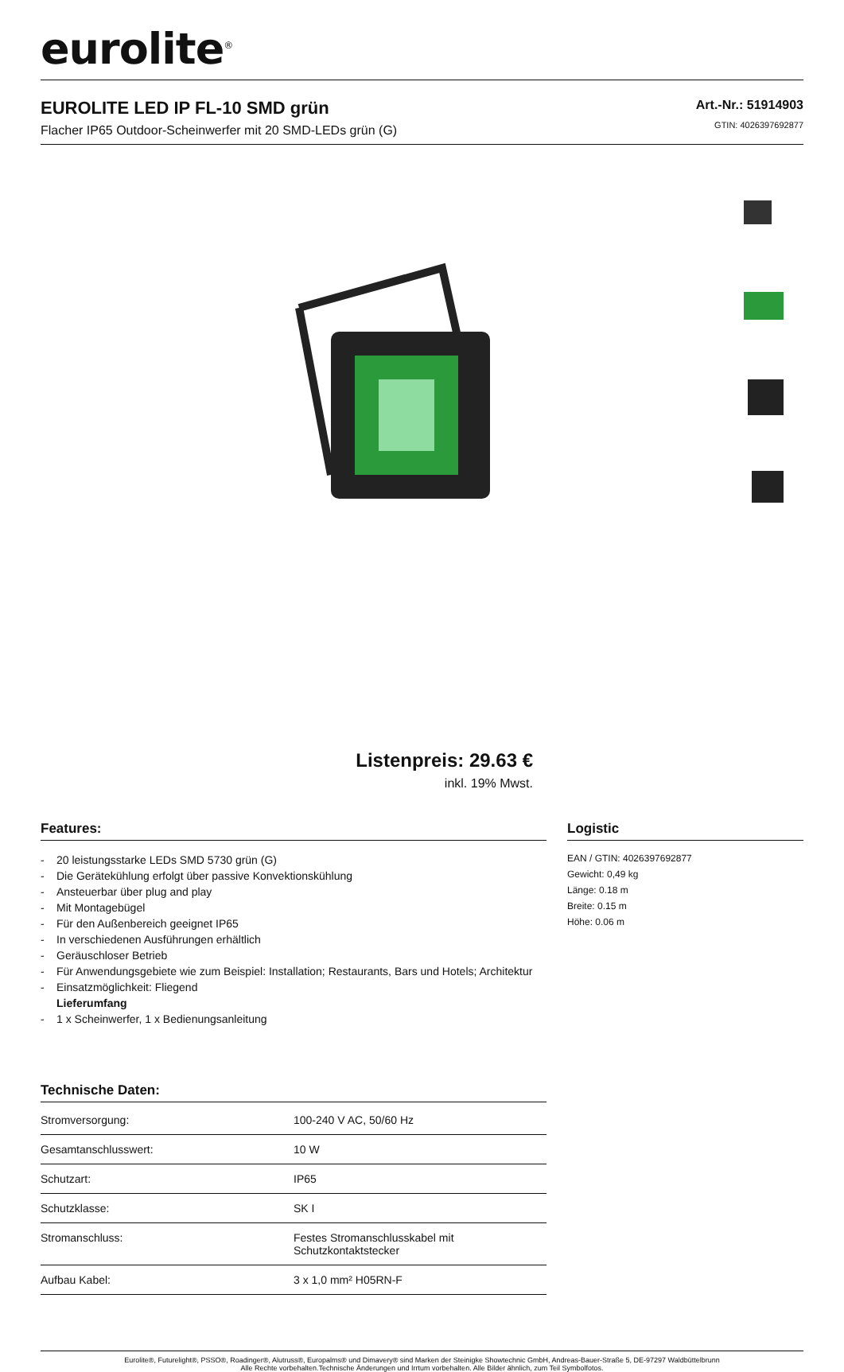eurolite<sup>®</sup>
EUROLITE LED IP FL-10 SMD grün
Flacher IP65 Outdoor-Scheinwerfer mit 20 SMD-LEDs grün (G)
Art.-Nr.: 51914903
GTIN: 4026397692877
Listenpreis: 29.63 €
inkl. 19% Mwst.
Features:
- 20 leistungsstarke LEDs SMD 5730 grün (G)
- Die Gerätekühlung erfolgt über passive Konvektionskühlung
- Ansteuerbar über plug and play
- Mit Montagebügel
- Für den Außenbereich geeignet IP65
- In verschiedenen Ausführungen erhältlich
- Geräuschloser Betrieb
- Für Anwendungsgebiete wie zum Beispiel: Installation; Restaurants, Bars und Hotels; Architektur
- Einsatzmöglichkeit: Fliegend
Lieferumfang
- 1 x Scheinwerfer, 1 x Bedienungsanleitung
Technische Daten:
| Stromversorgung: | 100-240 V AC, 50/60 Hz |
| Gesamtanschlusswert: | 10 W |
| Schutzart: | IP65 |
| Schutzklasse: | SK I |
| Stromanschluss: | Festes Stromanschlusskabel mit Schutzkontaktstecker |
| Aufbau Kabel: | 3 x 1,0 mm² H05RN-F |
Logistic
EAN / GTIN: 4026397692877
Gewicht: 0,49 kg
Länge: 0.18 m
Breite: 0.15 m
Höhe: 0.06 m
Eurolite®, Futurelight®, PSSO®, Roadinger®, Alutruss®, Europalms® und Dimavery® sind Marken der Steinigke Showtechnic GmbH, Andreas-Bauer-Straße 5, DE-97297 Waldbüttelbrunn
Alle Rechte vorbehalten.Technische Änderungen und Irrtum vorbehalten. Alle Bilder ähnlich, zum Teil Symbolfotos.